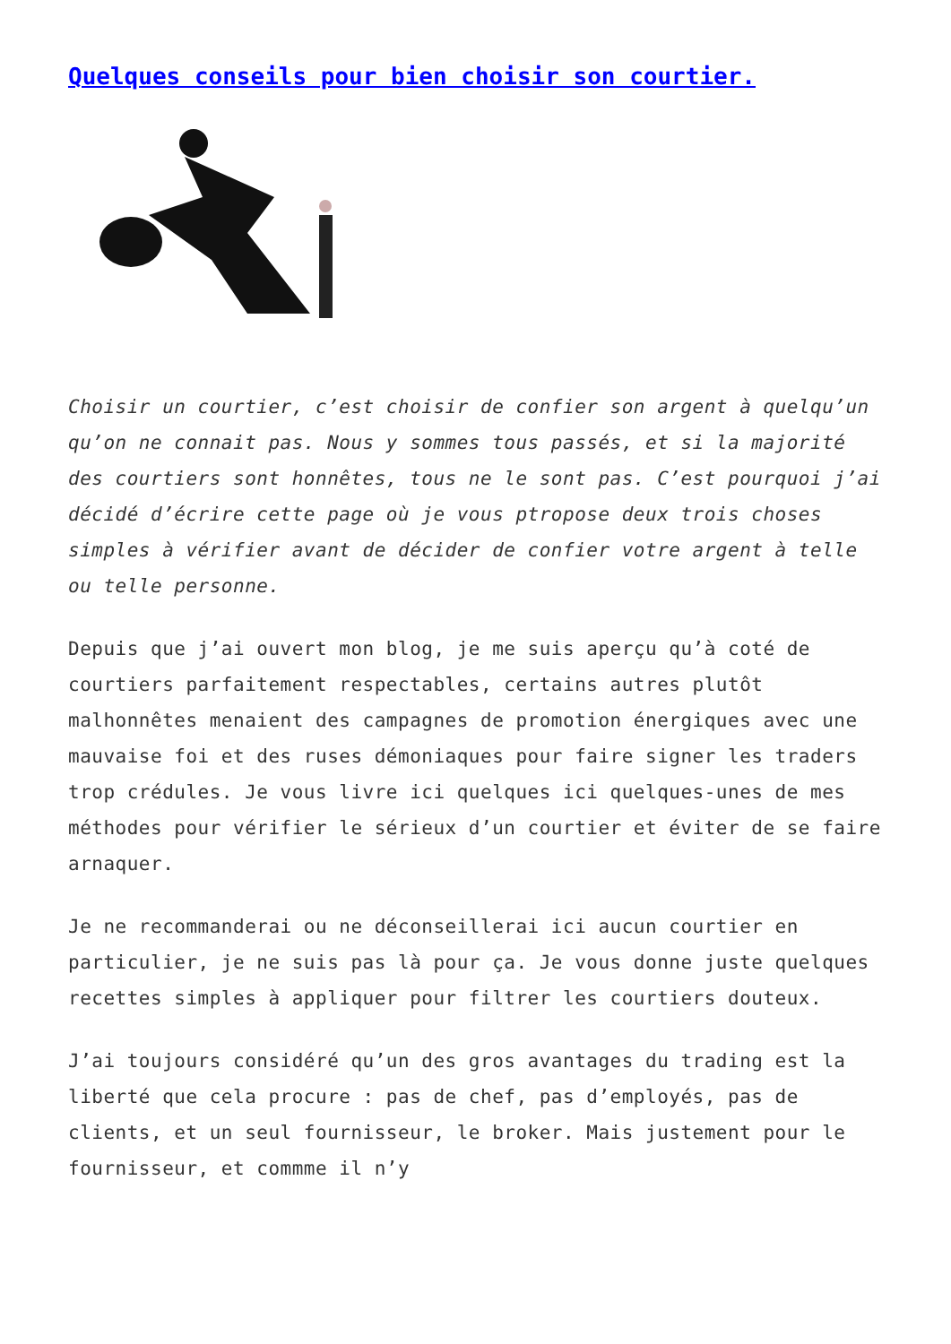Quelques conseils pour bien choisir son courtier.
Choisir un courtier, c’est choisir de confier son argent à quelqu’un qu’on ne connait pas. Nous y sommes tous passés, et si la majorité des courtiers sont honnêtes, tous ne le sont pas. C’est pourquoi j’ai décidé d’écrire cette page où je vous ptropose deux trois choses simples à vérifier avant de décider de confier votre argent à telle ou telle personne.
Depuis que j’ai ouvert mon blog, je me suis aperçu qu’à coté de courtiers parfaitement respectables, certains autres plutôt malhonnêtes menaient des campagnes de promotion énergiques avec une mauvaise foi et des ruses démoniaques pour faire signer les traders trop crédules. Je vous livre ici quelques ici quelques-unes de mes méthodes pour vérifier le sérieux d’un courtier et éviter de se faire arnaquer.
Je ne recommanderai ou ne déconseillerai ici aucun courtier en particulier, je ne suis pas là pour ça. Je vous donne juste quelques recettes simples à appliquer pour filtrer les courtiers douteux.
J’ai toujours considéré qu’un des gros avantages du trading est la liberté que cela procure : pas de chef, pas d’employés, pas de clients, et un seul fournisseur, le broker. Mais justement pour le fournisseur, et commme il n’y